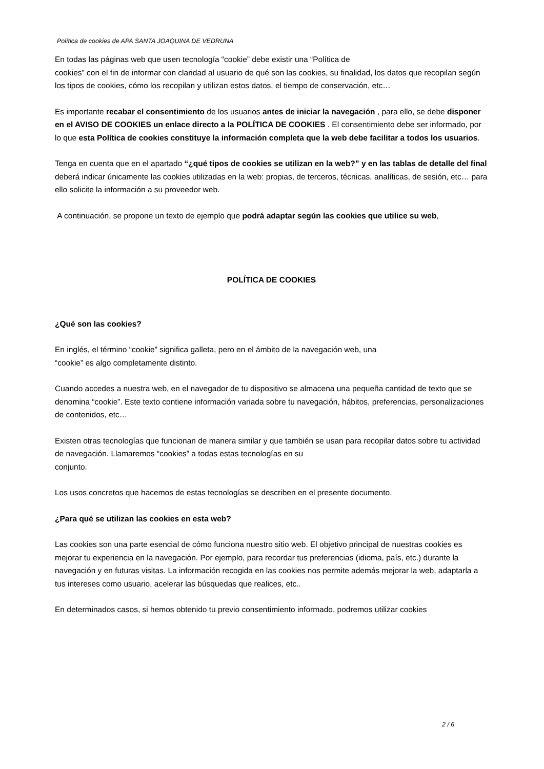Política de cookies de APA SANTA JOAQUINA DE VEDRUNA
En todas las páginas web que usen tecnología “cookie” debe existir una “Política de
cookies” con el fin de informar con claridad al usuario de qué son las cookies, su finalidad, los datos que recopilan según los tipos de cookies, cómo los recopilan y utilizan estos datos, el tiempo de conservación, etc…
Es importante recabar el consentimiento de los usuarios antes de iniciar la navegación , para ello, se debe disponer en el AVISO DE COOKIES un enlace directo a la POLÍTICA DE COOKIES . El consentimiento debe ser informado, por lo que esta Política de cookies constituye la información completa que la web debe facilitar a todos los usuarios.
Tenga en cuenta que en el apartado “¿qué tipos de cookies se utilizan en la web?” y en las tablas de detalle del final deberá indicar únicamente las cookies utilizadas en la web: propias, de terceros, técnicas, analíticas, de sesión, etc… para ello solicite la información a su proveedor web.
A continuación, se propone un texto de ejemplo que podrá adaptar según las cookies que utilice su web,
POLÍTICA DE COOKIES
¿Qué son las cookies?
En inglés, el término “cookie” significa galleta, pero en el ámbito de la navegación web, una
“cookie” es algo completamente distinto.
Cuando accedes a nuestra web, en el navegador de tu dispositivo se almacena una pequeña cantidad de texto que se denomina “cookie”. Este texto contiene información variada sobre tu navegación, hábitos, preferencias, personalizaciones de contenidos, etc…
Existen otras tecnologías que funcionan de manera similar y que también se usan para recopilar datos sobre tu actividad de navegación. Llamaremos “cookies” a todas estas tecnologías en su
conjunto.
Los usos concretos que hacemos de estas tecnologías se describen en el presente documento.
¿Para qué se utilizan las cookies en esta web?
Las cookies son una parte esencial de cómo funciona nuestro sitio web. El objetivo principal de nuestras cookies es mejorar tu experiencia en la navegación. Por ejemplo, para recordar tus preferencias (idioma, país, etc.) durante la navegación y en futuras visitas. La información recogida en las cookies nos permite además mejorar la web, adaptarla a tus intereses como usuario, acelerar las búsquedas que realices, etc..
En determinados casos, si hemos obtenido tu previo consentimiento informado, podremos utilizar cookies
2 / 6